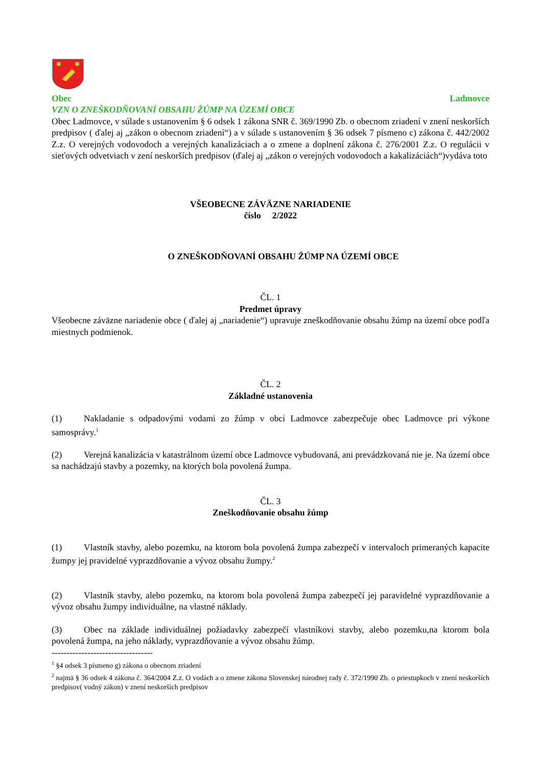Obec Ladmovce
VZN O ZNEŠKODŇOVANÍ OBSAHU ŽÚMP NA ÚZEMÍ OBCE
Obec Ladmovce, v súlade s ustanovením § 6 odsek 1 zákona SNR č. 369/1990 Zb. o obecnom zriadení v znení neskorších predpisov ( ďalej aj „zákon o obecnom zriadení“) a v súlade s ustanovením § 36 odsek 7 písmeno c) zákona č. 442/2002 Z.z. O verejných vodovodoch a verejných kanalizáciach a o zmene a doplnení zákona č. 276/2001 Z.z. O regulácii v sieťových odvetviach v zení neskorších predpisov (ďalej aj „zákon o verejných vodovodoch a kakalizáciách“)vydáva toto
VŠEOBECNE ZÁVÄZNE NARIADENIE
číslo 2/2022
O ZNEŠKODŇOVANÍ OBSAHU ŽÚMP NA ÚZEMÍ OBCE
ČL. 1
Predmet úpravy
Všeobecne záväzne nariadenie obce ( ďalej aj „nariadenie“) upravuje zneškodňovanie obsahu žúmp na území obce podľa miestnych podmienok.
ČL. 2
Základné ustanovenia
(1) Nakladanie s odpadovými vodami zo žúmp v obci Ladmovce zabezpečuje obec Ladmovce pri výkone samosprávy.<sup>1</sup>
(2) Verejná kanalizácia v katastrálnom území obce Ladmovce vybudovaná, ani prevádzkovaná nie je. Na území obce sa nachádzajú stavby a pozemky, na ktorých bola povolená žumpa.
ČL. 3
Zneškodňovanie obsahu žúmp
(1) Vlastník stavby, alebo pozemku, na ktorom bola povolená žumpa zabezpečí v intervaloch primeraných kapacite žumpy jej pravidelné vyprazdňovanie a vývoz obsahu žumpy.<sup>2</sup>
(2) Vlastník stavby, alebo pozemku, na ktorom bola povolená žumpa zabezpečí jej paravidelné vyprazdňovanie a vývoz obsahu žumpy individuálne, na vlastné náklady.
(3) Obec na základe individuálnej požiadavky zabezpečí vlastníkovi stavby, alebo pozemku,na ktorom bola povolená žumpa, na jeho náklady, vyprazdňovanie a vývoz obsahu žúmp.
----------------------------------
<sup>1</sup> §4 odsek 3 písmeno g) zákona o obecnom zriadení
<sup>2</sup> najmä § 36 odsek 4 zákona č. 364/2004 Z.z. O vodách a o zmene zákona Slovenskej národnej rady č. 372/1990 Zb. o priestupkoch v znení neskorších predpisov( vodný zákon) v znení neskorších predpisov